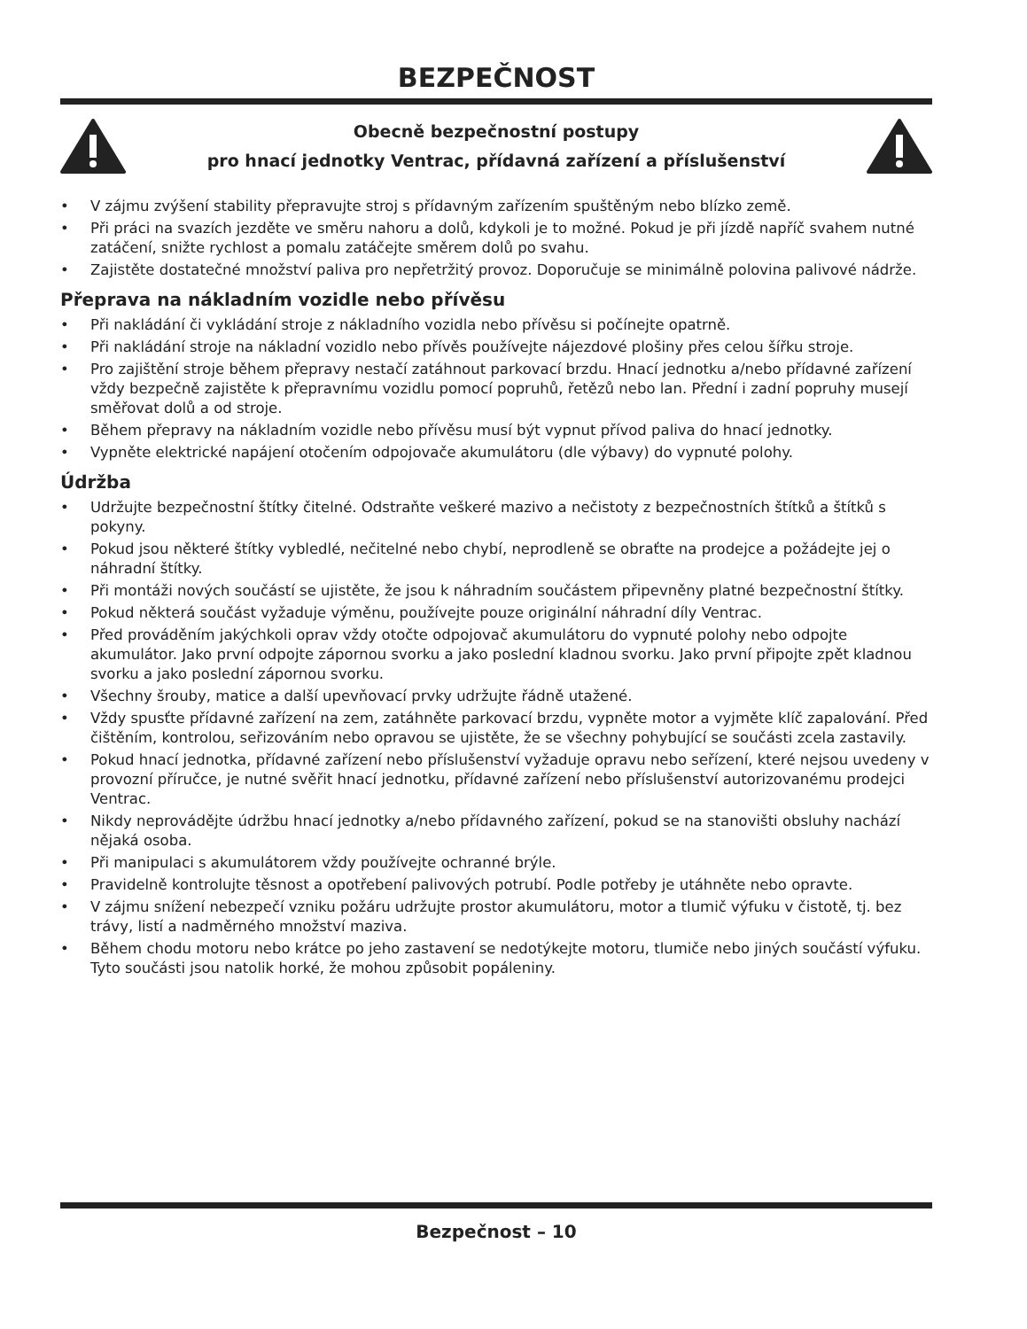BEZPEČNOST
Obecně bezpečnostní postupy
pro hnací jednotky Ventrac, přídavná zařízení a příslušenství
• V zájmu zvýšení stability přepravujte stroj s přídavným zařízením spuštěným nebo blízko země.
• Při práci na svazích jezděte ve směru nahoru a dolů, kdykoli je to možné. Pokud je při jízdě napříč svahem nutné zatáčení, snižte rychlost a pomalu zatáčejte směrem dolů po svahu.
• Zajistěte dostatečné množství paliva pro nepřetržitý provoz. Doporučuje se minimálně polovina palivové nádrže.
Přeprava na nákladním vozidle nebo přívěsu
• Při nakládání či vykládání stroje z nákladního vozidla nebo přívěsu si počínejte opatrně.
• Při nakládání stroje na nákladní vozidlo nebo přívěs používejte nájezdové plošiny přes celou šířku stroje.
• Pro zajištění stroje během přepravy nestačí zatáhnout parkovací brzdu. Hnací jednotku a/nebo přídavné zařízení vždy bezpečně zajistěte k přepravnímu vozidlu pomocí popruhů, řetězů nebo lan. Přední i zadní popruhy musejí směřovat dolů a od stroje.
• Během přepravy na nákladním vozidle nebo přívěsu musí být vypnut přívod paliva do hnací jednotky.
• Vypněte elektrické napájení otočením odpojovače akumulátoru (dle výbavy) do vypnuté polohy.
Údržba
• Udržujte bezpečnostní štítky čitelné. Odstraňte veškeré mazivo a nečistoty z bezpečnostních štítků a štítků s pokyny.
• Pokud jsou některé štítky vybledlé, nečitelné nebo chybí, neprodleně se obraťte na prodejce a požádejte jej o náhradní štítky.
• Při montáži nových součástí se ujistěte, že jsou k náhradním součástem připevněny platné bezpečnostní štítky.
• Pokud některá součást vyžaduje výměnu, používejte pouze originální náhradní díly Ventrac.
• Před prováděním jakýchkoli oprav vždy otočte odpojovač akumulátoru do vypnuté polohy nebo odpojte akumulátor. Jako první odpojte zápornou svorku a jako poslední kladnou svorku. Jako první připojte zpět kladnou svorku a jako poslední zápornou svorku.
• Všechny šrouby, matice a další upevňovací prvky udržujte řádně utažené.
• Vždy spusťte přídavné zařízení na zem, zatáhněte parkovací brzdu, vypněte motor a vyjměte klíč zapalování. Před čištěním, kontrolou, seřizováním nebo opravou se ujistěte, že se všechny pohybující se součásti zcela zastavily.
• Pokud hnací jednotka, přídavné zařízení nebo příslušenství vyžaduje opravu nebo seřízení, které nejsou uvedeny v provozní příručce, je nutné svěřit hnací jednotku, přídavné zařízení nebo příslušenství autorizovanému prodejci Ventrac.
• Nikdy neprovádějte údržbu hnací jednotky a/nebo přídavného zařízení, pokud se na stanovišti obsluhy nachází nějaká osoba.
• Při manipulaci s akumulátorem vždy používejte ochranné brýle.
• Pravidelně kontrolujte těsnost a opotřebení palivových potrubí. Podle potřeby je utáhněte nebo opravte.
• V zájmu snížení nebezpečí vzniku požáru udržujte prostor akumulátoru, motor a tlumič výfuku v čistotě, tj. bez trávy, listí a nadměrného množství maziva.
• Během chodu motoru nebo krátce po jeho zastavení se nedotýkejte motoru, tlumiče nebo jiných součástí výfuku. Tyto součásti jsou natolik horké, že mohou způsobit popáleniny.
Bezpečnost – 10